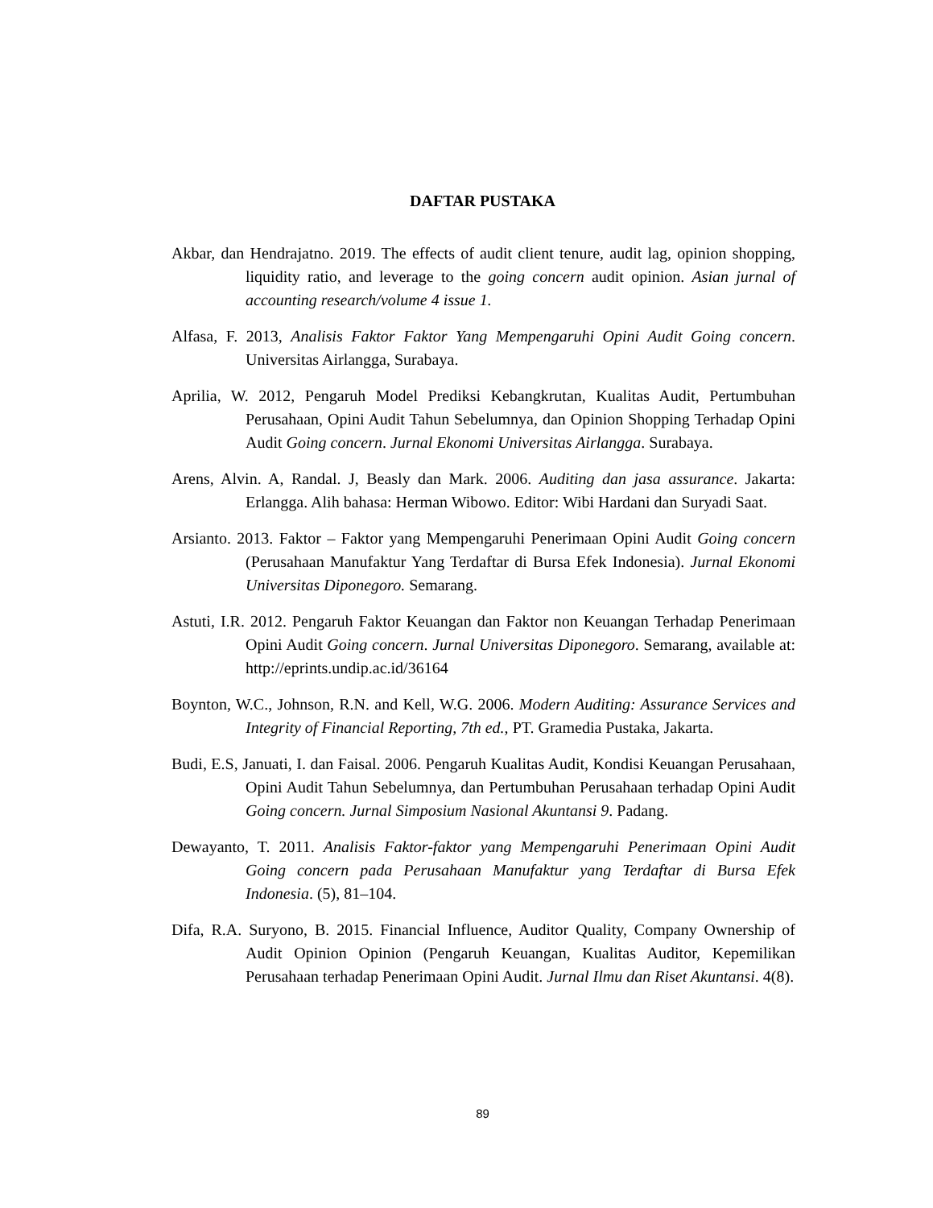DAFTAR PUSTAKA
Akbar, dan Hendrajatno. 2019. The effects of audit client tenure, audit lag, opinion shopping, liquidity ratio, and leverage to the going concern audit opinion. Asian jurnal of accounting research/volume 4 issue 1.
Alfasa, F. 2013, Analisis Faktor Faktor Yang Mempengaruhi Opini Audit Going concern. Universitas Airlangga, Surabaya.
Aprilia, W. 2012, Pengaruh Model Prediksi Kebangkrutan, Kualitas Audit, Pertumbuhan Perusahaan, Opini Audit Tahun Sebelumnya, dan Opinion Shopping Terhadap Opini Audit Going concern. Jurnal Ekonomi Universitas Airlangga. Surabaya.
Arens, Alvin. A, Randal. J, Beasly dan Mark. 2006. Auditing dan jasa assurance. Jakarta: Erlangga. Alih bahasa: Herman Wibowo. Editor: Wibi Hardani dan Suryadi Saat.
Arsianto. 2013. Faktor – Faktor yang Mempengaruhi Penerimaan Opini Audit Going concern (Perusahaan Manufaktur Yang Terdaftar di Bursa Efek Indonesia). Jurnal Ekonomi Universitas Diponegoro. Semarang.
Astuti, I.R. 2012. Pengaruh Faktor Keuangan dan Faktor non Keuangan Terhadap Penerimaan Opini Audit Going concern. Jurnal Universitas Diponegoro. Semarang, available at: http://eprints.undip.ac.id/36164
Boynton, W.C., Johnson, R.N. and Kell, W.G. 2006. Modern Auditing: Assurance Services and Integrity of Financial Reporting, 7th ed., PT. Gramedia Pustaka, Jakarta.
Budi, E.S, Januati, I. dan Faisal. 2006. Pengaruh Kualitas Audit, Kondisi Keuangan Perusahaan, Opini Audit Tahun Sebelumnya, dan Pertumbuhan Perusahaan terhadap Opini Audit Going concern. Jurnal Simposium Nasional Akuntansi 9. Padang.
Dewayanto, T. 2011. Analisis Faktor-faktor yang Mempengaruhi Penerimaan Opini Audit Going concern pada Perusahaan Manufaktur yang Terdaftar di Bursa Efek Indonesia. (5), 81–104.
Difa, R.A. Suryono, B. 2015. Financial Influence, Auditor Quality, Company Ownership of Audit Opinion Opinion (Pengaruh Keuangan, Kualitas Auditor, Kepemilikan Perusahaan terhadap Penerimaan Opini Audit. Jurnal Ilmu dan Riset Akuntansi. 4(8).
89